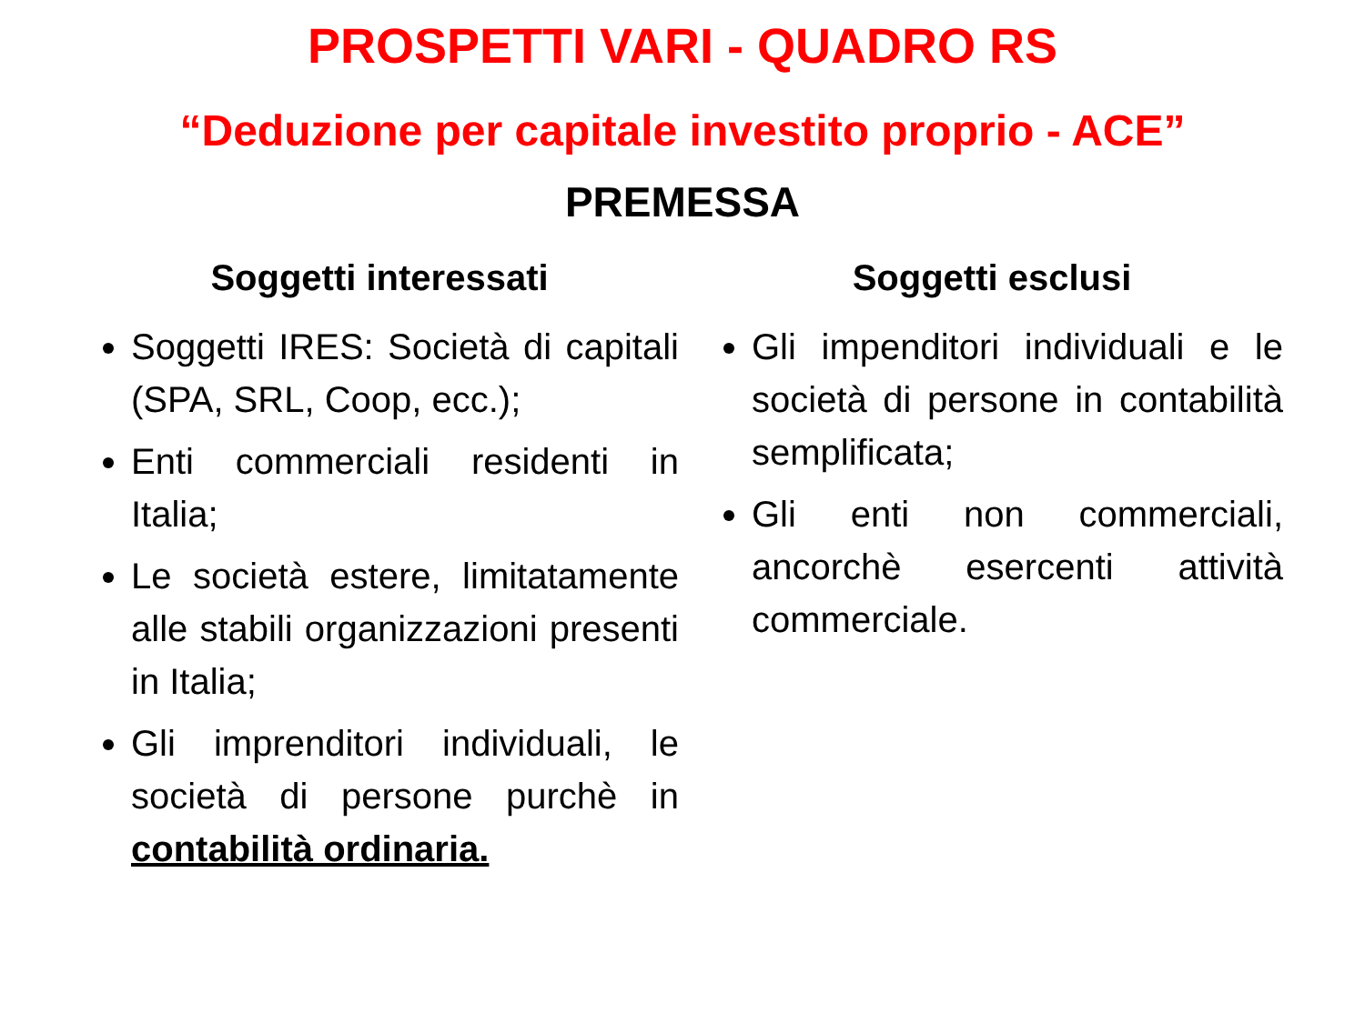PROSPETTI VARI - QUADRO RS
“Deduzione per capitale investito proprio - ACE”
PREMESSA
Soggetti interessati
Soggetti IRES: Società di capitali (SPA, SRL, Coop, ecc.);
Enti commerciali residenti in Italia;
Le società estere, limitatamente alle stabili organizzazioni presenti in Italia;
Gli imprenditori individuali, le società di persone purchè in contabilità ordinaria.
Soggetti esclusi
Gli impenditori individuali e le società di persone in contabilità semplificata;
Gli enti non commerciali, ancorchè esercenti attività commerciale.